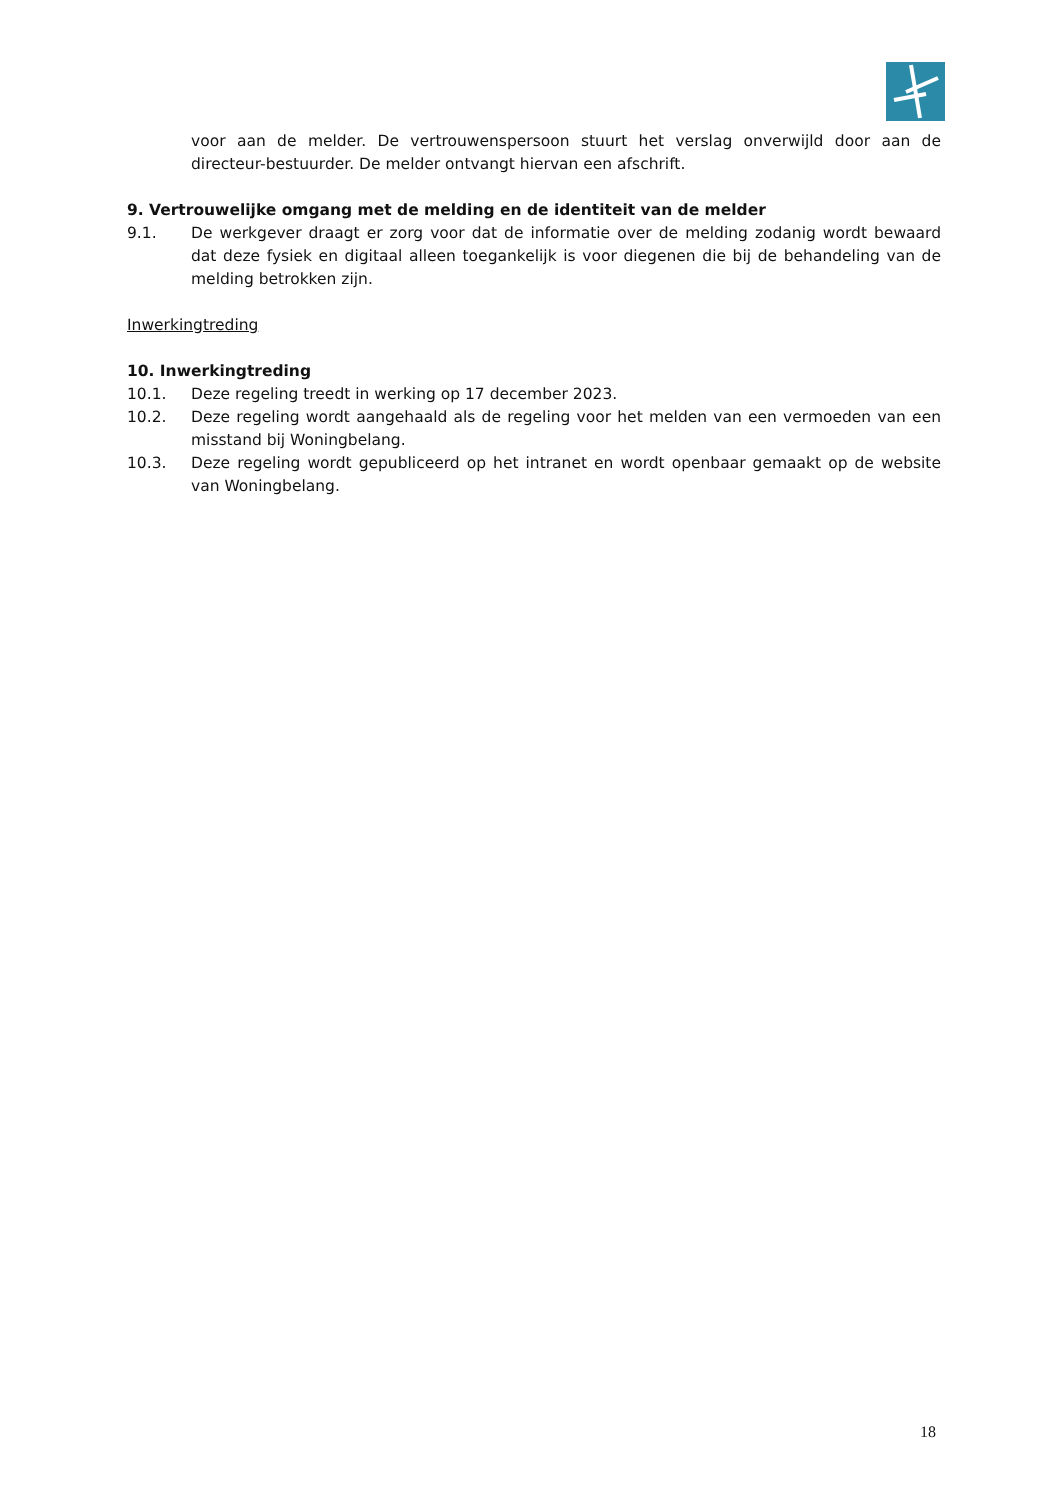voor aan de melder. De vertrouwenspersoon stuurt het verslag onverwijld door aan de directeur-bestuurder. De melder ontvangt hiervan een afschrift.
9. Vertrouwelijke omgang met de melding en de identiteit van de melder
9.1. De werkgever draagt er zorg voor dat de informatie over de melding zodanig wordt bewaard dat deze fysiek en digitaal alleen toegankelijk is voor diegenen die bij de behandeling van de melding betrokken zijn.
Inwerkingtreding
10. Inwerkingtreding
10.1. Deze regeling treedt in werking op 17 december 2023.
10.2. Deze regeling wordt aangehaald als de regeling voor het melden van een vermoeden van een misstand bij Woningbelang.
10.3. Deze regeling wordt gepubliceerd op het intranet en wordt openbaar gemaakt op de website van Woningbelang.
18